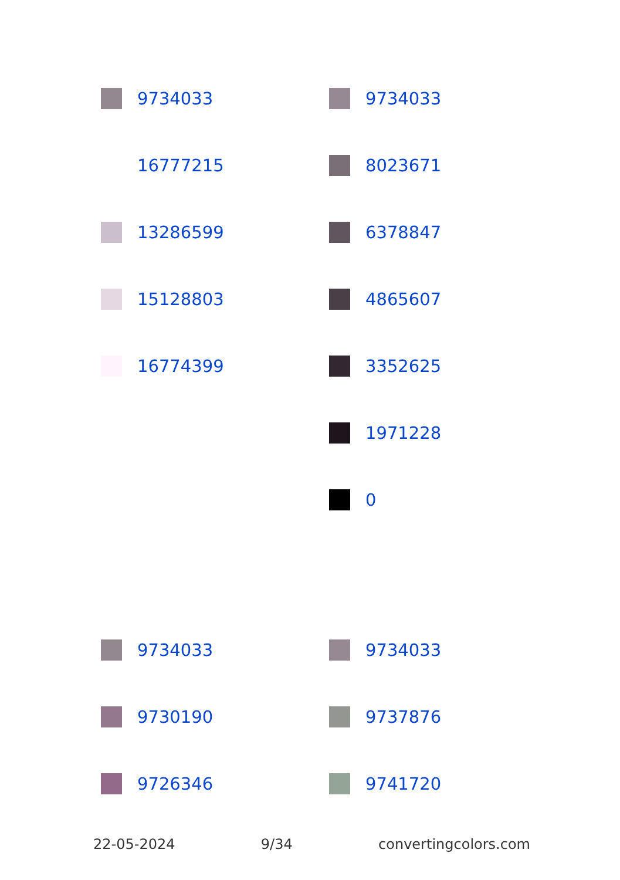9734033
16777215
13286599
15128803
16774399
9734033
8023671
6378847
4865607
3352625
1971228
0
9734033
9730190
9726346
9734033
9737876
9741720
22-05-2024 9/34 convertingcolors.com